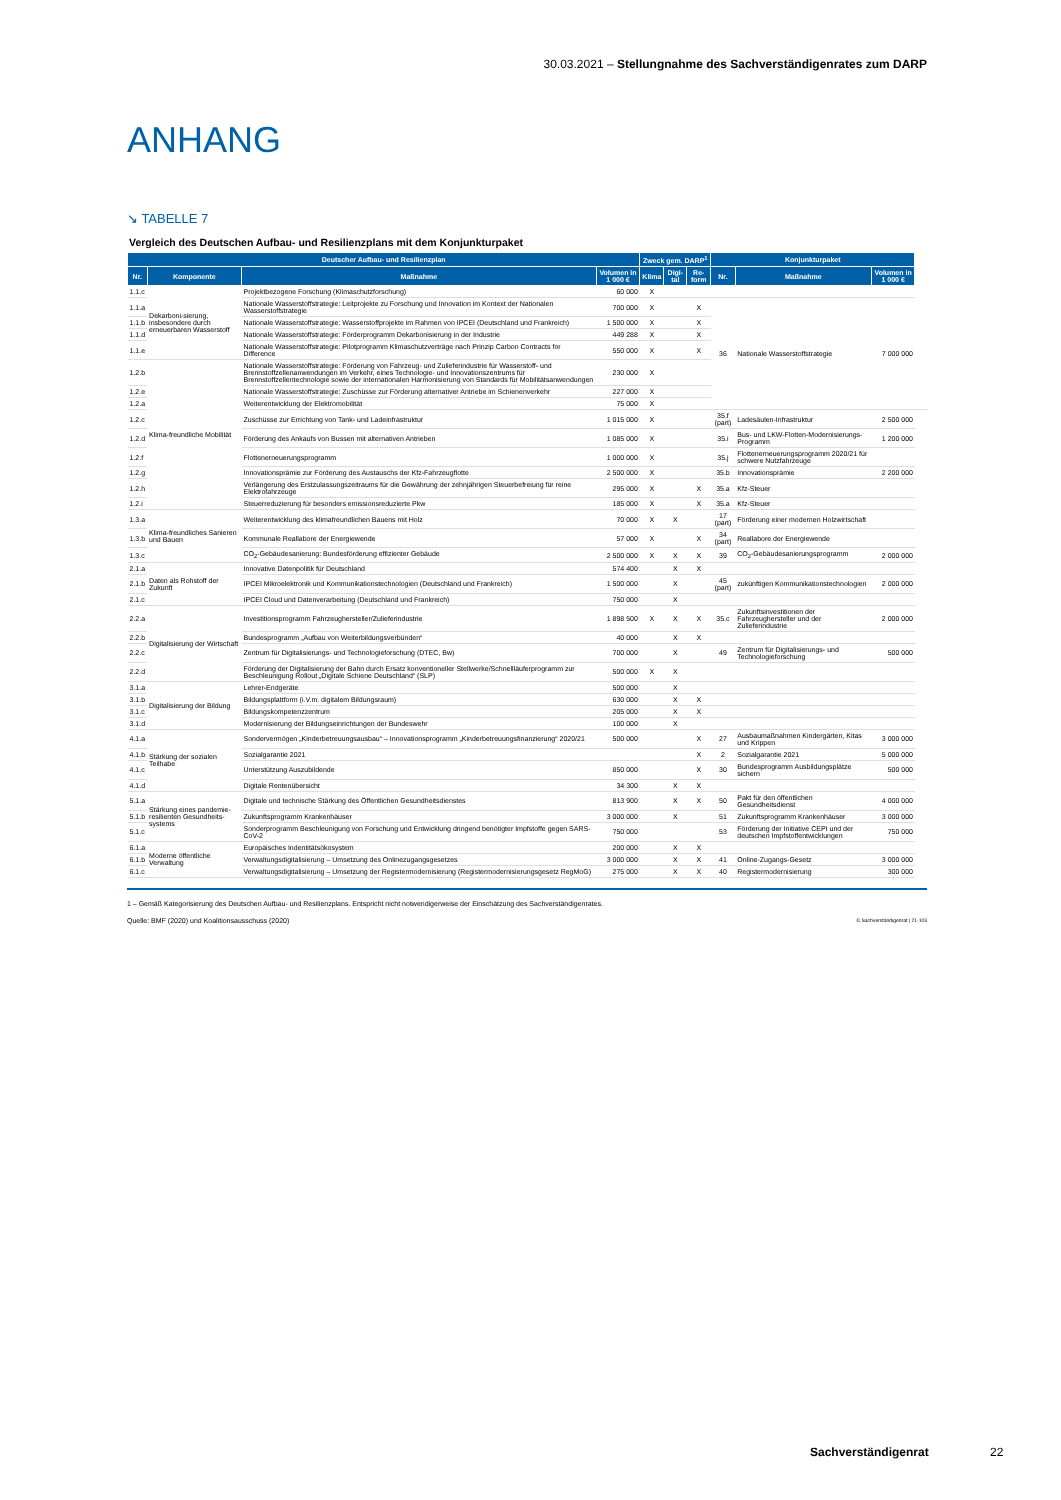30.03.2021 – Stellungnahme des Sachverständigenrates zum DARP
ANHANG
↘ TABELLE 7
Vergleich des Deutschen Aufbau- und Resilienzplans mit dem Konjunkturpaket
| Deutscher Aufbau- und Resilienzplan | | | | Zweck gem. DARP<sup>1</sup> | | | Konjunkturpaket | | | | | |
| --- | --- | --- | --- | --- | --- | --- | --- | --- | --- | --- | --- | --- |
| Nr. | Komponente | Maßnahme | Volumen in 1 000 € | Klima | Digi-tal | Re-form | Nr. | Maßnahme | Volumen in 1 000 € | | | |
| 1.1.c | Dekarboni-sierung, insbesondere durch erneuerbaren Wasserstoff | Projektbezogene Forschung (Klimaschutzforschung) | 60 000 | X | | | | | | | | |
| 1.1.a | | Nationale Wasserstoffstrategie: Leitprojekte zu Forschung und Innovation im Kontext der Nationalen Wasserstoffstrategie | 700 000 | X | | X | 36 | Nationale Wasserstoffstrategie | 7 000 000 | | | |
| 1.1.b | | Nationale Wasserstoffstrategie: Wasserstoffprojekte im Rahmen von IPCEI (Deutschland und Frankreich) | 1 500 000 | X | | X | | | | | | |
| 1.1.d | | Nationale Wasserstoffstrategie: Förderprogramm Dekarbonisierung in der Industrie | 449 288 | X | | X | | | | | | |
| 1.1.e | | Nationale Wasserstoffstrategie: Pilotprogramm Klimaschutzverträge nach Prinzip Carbon Contracts for Difference | 550 000 | X | | X | | | | | | |
| 1.2.b | Klima-freundliche Mobilität | Nationale Wasserstoffstrategie: Förderung von Fahrzeug- und Zulieferindustrie für Wasserstoff- und Brennstoffzellenanwendungen im Verkehr, eines Technologie- und Innovationszentrums für Brennstoffzellentechnologie sowie der internationalen Harmonisierung von Standards für Mobilitätsanwendungen | 230 000 | X | | | | | | | | |
| 1.2.e | | Nationale Wasserstoffstrategie: Zuschüsse zur Förderung alternativer Antriebe im Schienenverkehr | 227 000 | X | | | | | | | | |
| 1.2.a | | Weiterentwicklung der Elektromobilität | 75 000 | X | | | | | | | | |
| 1.2.c | | Zuschüsse zur Errichtung von Tank- und Ladeinfrastruktur | 1 015 000 | X | | | 35.f (part) | Ladesäulen-Infrastruktur | 2 500 000 | | | |
| 1.2.d | | Förderung des Ankaufs von Bussen mit alternativen Antrieben | 1 085 000 | X | | | 35.i | Bus- und LKW-Flotten-Modernisierungs-Programm | 1 200 000 | | | |
| 1.2.f | | Flottenerneuerungsprogramm | 1 000 000 | X | | | 35.j | Flottenerneuerungsprogramm 2020/21 für schwere Nutzfahrzeuge | | | | |
| 1.2.g | | Innovationsprämie zur Förderung des Austauschs der Kfz-Fahrzeugflotte | 2 500 000 | X | | | 35.b | Innovationsprämie | 2 200 000 | | | |
| 1.2.h | | Verlängerung des Erstzulassungszeitraums für die Gewährung der zehnjährigen Steuerbefreiung für reine Elektrofahrzeuge | 295 000 | X | | X | 35.a | Kfz-Steuer | | | | |
| 1.2.i | | Steuerreduzierung für besonders emissionsreduzierte Pkw | 185 000 | X | | X | 35.a | Kfz-Steuer | | | | |
| 1.3.a | Klima-freundliches Sanieren und Bauen | Weiterentwicklung des klimafreundlichen Bauens mit Holz | 70 000 | X | X | | 17 (part) | Förderung einer modernen Holzwirtschaft | | | | |
| 1.3.b | | Kommunale Reallabore der Energiewende | 57 000 | X | | X | 34 (part) | Reallabore der Energiewende | | | | |
| 1.3.c | | CO<sub>2</sub>-Gebäudesanierung: Bundesförderung effizienter Gebäude | 2 500 000 | X | X | X | 39 | CO<sub>2</sub>-Gebäudesanierungsprogramm | 2 000 000 | | | |
| 2.1.a | Daten als Rohstoff der Zukunft | Innovative Datenpolitik für Deutschland | 574 400 | | X | X | | | | | | |
| 2.1.b | | IPCEI Mikroelektronik und Kommunikationstechnologien (Deutschland und Frankreich) | 1 500 000 | | X | | 45 (part) | zukünftigen Kommunikationstechnologien | 2 000 000 | | | |
| 2.1.c | | IPCEI Cloud und Datenverarbeitung (Deutschland und Frankreich) | 750 000 | | X | | | | | | | |
| 2.2.a | Digitalisierung der Wirtschaft | Investitionsprogramm Fahrzeughersteller/Zulieferindustrie | 1 898 500 | X | X | X | 35.c | Zukunftsinvestitionen der Fahrzeughersteller und der Zulieferindustrie | 2 000 000 | | | |
| 2.2.b | | Bundesprogramm „Aufbau von Weiterbildungsverbünden“ | 40 000 | | X | X | | | | | | |
| 2.2.c | | Zentrum für Digitalisierungs- und Technologieforschung (DTEC, Bw) | 700 000 | | X | | 49 | Zentrum für Digitalisierungs- und Technologieforschung | 500 000 | | | |
| 2.2.d | | Förderung der Digitalisierung der Bahn durch Ersatz konventioneller Stellwerke/Schnellläuferprogramm zur Beschleunigung Rollout „Digitale Schiene Deutschland“ (SLP) | 500 000 | X | X | | | | | | | |
| 3.1.a | Digitalisierung der Bildung | Lehrer-Endgeräte | 500 000 | | X | | | | | | | |
| 3.1.b | | Bildungsplattform (i.V.m. digitalem Bildungsraum) | 630 000 | | X | X | | | | | | |
| 3.1.c | | Bildungskompetenzzentrum | 205 000 | | X | X | | | | | | |
| 3.1.d | | Modernisierung der Bildungseinrichtungen der Bundeswehr | 100 000 | | X | | | | | | | |
| 4.1.a | Stärkung der sozialen Teilhabe | Sondervermögen „Kinderbetreuungsausbau“ – Innovationsprogramm „Kinderbetreuungsfinanzierung“ 2020/21 | 500 000 | | | X | 27 | Ausbaumaßnahmen Kindergärten, Kitas und Krippen | 3 000 000 | | | |
| 4.1.b | | Sozialgarantie 2021 | | | | X | 2 | Sozialgarantie 2021 | 5 000 000 | | | |
| 4.1.c | | Unterstützung Auszubildende | 850 000 | | | X | 30 | Bundesprogramm Ausbildungsplätze sichern | 500 000 | | | |
| 4.1.d | | Digitale Rentenübersicht | 34 300 | | X | X | | | | | | |
| 5.1.a | Stärkung eines pandemie-resilienten Gesundheits-systems | Digitale und technische Stärkung des Öffentlichen Gesundheitsdienstes | 813 900 | | X | X | 50 | Pakt für den öffentlichen Gesundheitsdienst | 4 000 000 | | | |
| 5.1.b | | Zukunftsprogramm Krankenhäuser | 3 000 000 | | X | | 51 | Zukunftsprogramm Krankenhäuser | 3 000 000 | | | |
| 5.1.c | | Sonderprogramm Beschleunigung von Forschung und Entwicklung dringend benötigter Impfstoffe gegen SARS-CoV-2 | 750 000 | | | | 53 | Förderung der Initiative CEPI und der deutschen Impfstoffentwicklungen | 750 000 | | | |
| 6.1.a | Moderne öffentliche Verwaltung | Europäisches Indentitätsökosystem | 200 000 | | X | X | | | | | | |
| 6.1.b | | Verwaltungsdigitalisierung – Umsetzung des Onlinezugangsgesetzes | 3 000 000 | | X | X | 41 | Online-Zugangs-Gesetz | 3 000 000 | | | |
| 6.1.c | | Verwaltungsdigitalisierung – Umsetzung der Registermodernisierung (Registermodernisierungsgesetz RegMoG) | 275 000 | | X | X | 40 | Registermodernisierung | 300 000 | | | |
1 – Gemäß Kategorisierung des Deutschen Aufbau- und Resilienzplans. Entspricht nicht notwendigerweise der Einschätzung des Sachverständigenrates.
Quelle: BMF (2020) und Koalitionsausschuss (2020) © Sachverständigenrat | 21-103
Sachverständigenrat 22